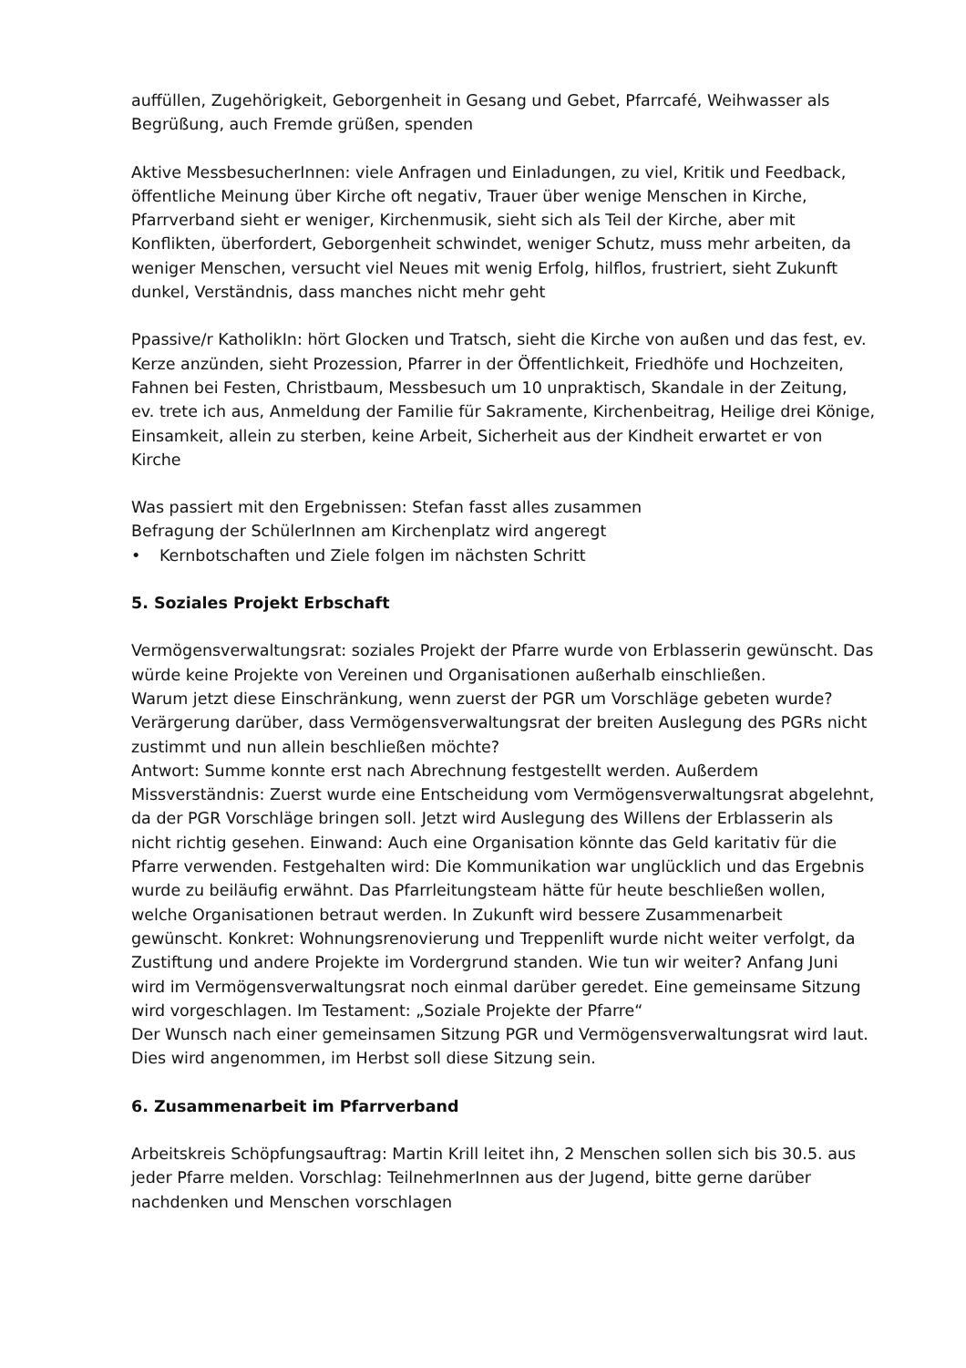auffüllen, Zugehörigkeit, Geborgenheit in Gesang und Gebet, Pfarrcafé, Weihwasser als Begrüßung, auch Fremde grüßen, spenden
Aktive MessbesucherInnen: viele Anfragen und Einladungen, zu viel, Kritik und Feedback, öffentliche Meinung über Kirche oft negativ, Trauer über wenige Menschen in Kirche, Pfarrverband sieht er weniger, Kirchenmusik, sieht sich als Teil der Kirche, aber mit Konflikten, überfordert, Geborgenheit schwindet, weniger Schutz, muss mehr arbeiten, da weniger Menschen, versucht viel Neues mit wenig Erfolg, hilflos, frustriert, sieht Zukunft dunkel, Verständnis, dass manches nicht mehr geht
Ppassive/r KatholikIn: hört Glocken und Tratsch, sieht die Kirche von außen und das fest, ev. Kerze anzünden, sieht Prozession, Pfarrer in der Öffentlichkeit, Friedhöfe und Hochzeiten, Fahnen bei Festen, Christbaum, Messbesuch um 10 unpraktisch, Skandale in der Zeitung, ev. trete ich aus, Anmeldung der Familie für Sakramente, Kirchenbeitrag, Heilige drei Könige, Einsamkeit, allein zu sterben, keine Arbeit, Sicherheit aus der Kindheit erwartet er von Kirche
Was passiert mit den Ergebnissen: Stefan fasst alles zusammen
Befragung der SchülerInnen am Kirchenplatz wird angeregt
• Kernbotschaften und Ziele folgen im nächsten Schritt
5. Soziales Projekt Erbschaft
Vermögensverwaltungsrat: soziales Projekt der Pfarre wurde von Erblasserin gewünscht. Das würde keine Projekte von Vereinen und Organisationen außerhalb einschließen.
Warum jetzt diese Einschränkung, wenn zuerst der PGR um Vorschläge gebeten wurde? Verärgerung darüber, dass Vermögensverwaltungsrat der breiten Auslegung des PGRs nicht zustimmt und nun allein beschließen möchte?
Antwort: Summe konnte erst nach Abrechnung festgestellt werden. Außerdem Missverständnis: Zuerst wurde eine Entscheidung vom Vermögensverwaltungsrat abgelehnt, da der PGR Vorschläge bringen soll. Jetzt wird Auslegung des Willens der Erblasserin als nicht richtig gesehen. Einwand: Auch eine Organisation könnte das Geld karitativ für die Pfarre verwenden. Festgehalten wird: Die Kommunikation war unglücklich und das Ergebnis wurde zu beiläufig erwähnt. Das Pfarrleitungsteam hätte für heute beschließen wollen, welche Organisationen betraut werden. In Zukunft wird bessere Zusammenarbeit gewünscht. Konkret: Wohnungsrenovierung und Treppenlift wurde nicht weiter verfolgt, da Zustiftung und andere Projekte im Vordergrund standen. Wie tun wir weiter? Anfang Juni wird im Vermögensverwaltungsrat noch einmal darüber geredet. Eine gemeinsame Sitzung wird vorgeschlagen. Im Testament: „Soziale Projekte der Pfarre“
Der Wunsch nach einer gemeinsamen Sitzung PGR und Vermögensverwaltungsrat wird laut. Dies wird angenommen, im Herbst soll diese Sitzung sein.
6. Zusammenarbeit im Pfarrverband
Arbeitskreis Schöpfungsauftrag: Martin Krill leitet ihn, 2 Menschen sollen sich bis 30.5. aus jeder Pfarre melden. Vorschlag: TeilnehmerInnen aus der Jugend, bitte gerne darüber nachdenken und Menschen vorschlagen